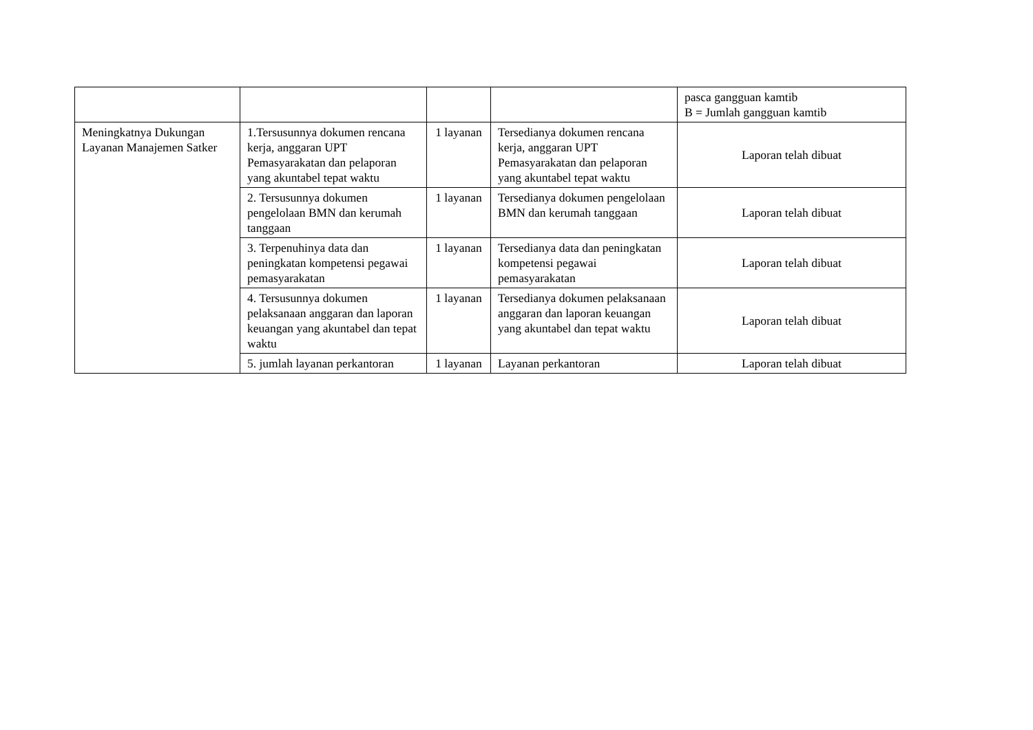| | | | | pasca gangguan kamtib B = Jumlah gangguan kamtib |
| Meningkatnya Dukungan Layanan Manajemen Satker | 1.Tersusunnya dokumen rencana kerja, anggaran UPT Pemasyarakatan dan pelaporan yang akuntabel tepat waktu | 1 layanan | Tersedianya dokumen rencana kerja, anggaran UPT Pemasyarakatan dan pelaporan yang akuntabel tepat waktu | Laporan telah dibuat |
| | 2. Tersusunnya dokumen pengelolaan BMN dan kerumah tanggaan | 1 layanan | Tersedianya dokumen pengelolaan BMN dan kerumah tanggaan | Laporan telah dibuat |
| | 3. Terpenuhinya data dan peningkatan kompetensi pegawai pemasyarakatan | 1 layanan | Tersedianya data dan peningkatan kompetensi pegawai pemasyarakatan | Laporan telah dibuat |
| | 4. Tersusunnya dokumen pelaksanaan anggaran dan laporan keuangan yang akuntabel dan tepat waktu | 1 layanan | Tersedianya dokumen pelaksanaan anggaran dan laporan keuangan yang akuntabel dan tepat waktu | Laporan telah dibuat |
| | 5. jumlah layanan perkantoran | 1 layanan | Layanan perkantoran | Laporan telah dibuat |